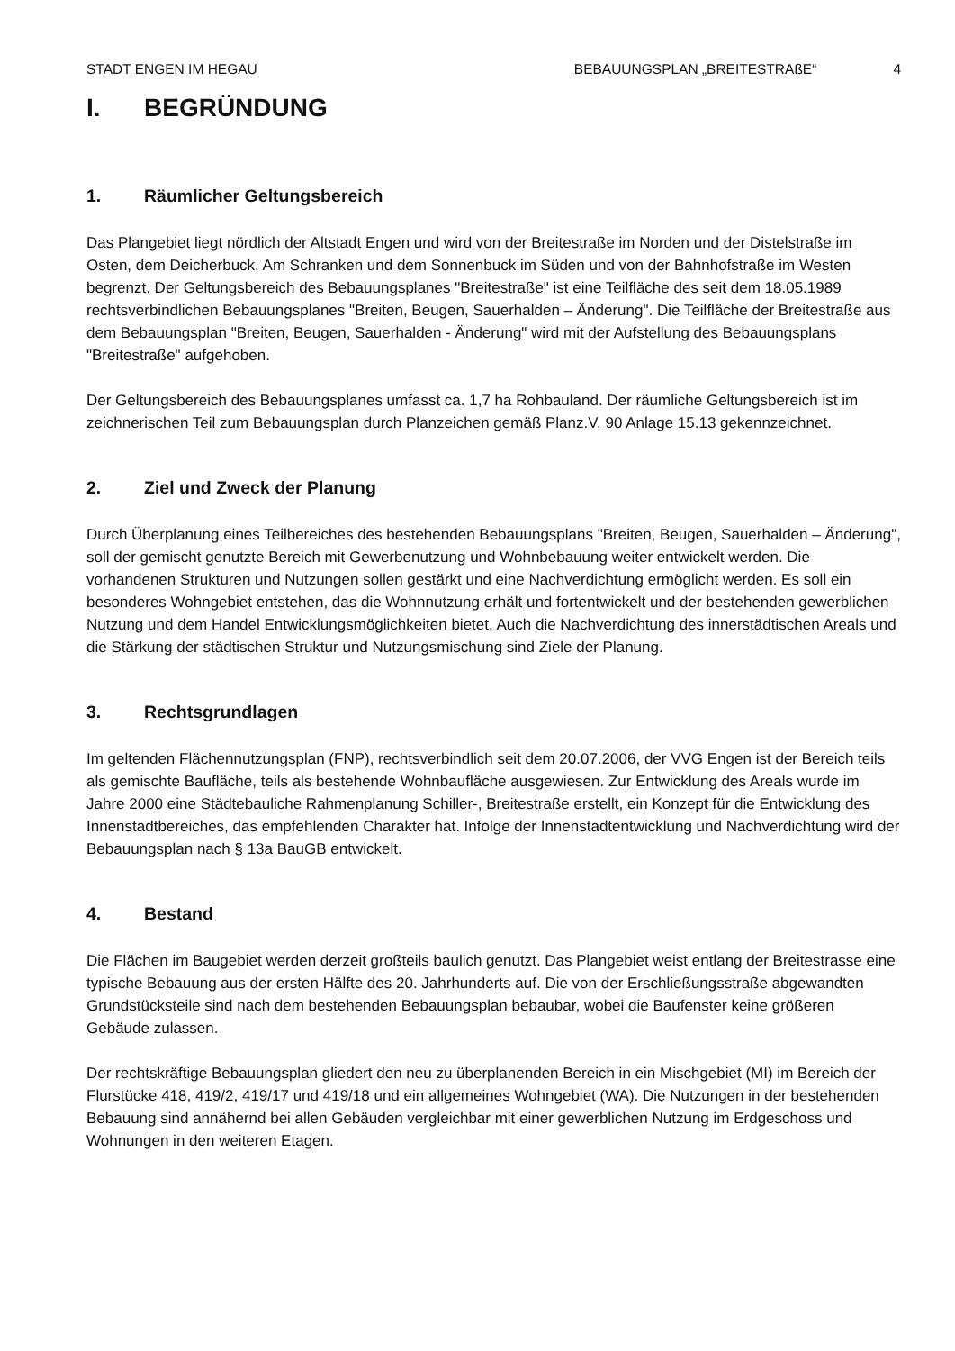STADT ENGEN IM HEGAU BEBAUUNGSPLAN „BREITESTRAßE“4
I. BEGRÜNDUNG
1. Räumlicher Geltungsbereich
Das Plangebiet liegt nördlich der Altstadt Engen und wird von der Breitestraße im Norden und der Distelstraße im Osten, dem Deicherbuck, Am Schranken und dem Sonnenbuck im Süden und von der Bahnhofstraße im Westen begrenzt. Der Geltungsbereich des Bebauungsplanes "Breitestraße" ist eine Teilfläche des seit dem 18.05.1989 rechtsverbindlichen Bebauungsplanes "Breiten, Beugen, Sauerhalden – Änderung". Die Teilfläche der Breitestraße aus dem Bebauungsplan "Breiten, Beugen, Sauerhalden - Änderung" wird mit der Aufstellung des Bebauungsplans "Breitestraße" aufgehoben.
Der Geltungsbereich des Bebauungsplanes umfasst ca. 1,7 ha Rohbauland. Der räumliche Geltungsbereich ist im zeichnerischen Teil zum Bebauungsplan durch Planzeichen gemäß Planz.V. 90 Anlage 15.13 gekennzeichnet.
2. Ziel und Zweck der Planung
Durch Überplanung eines Teilbereiches des bestehenden Bebauungsplans "Breiten, Beugen, Sauerhalden – Änderung", soll der gemischt genutzte Bereich mit Gewerbenutzung und Wohnbebauung weiter entwickelt werden. Die vorhandenen Strukturen und Nutzungen sollen gestärkt und eine Nachverdichtung ermöglicht werden. Es soll ein besonderes Wohngebiet entstehen, das die Wohnnutzung erhält und fortentwickelt und der bestehenden gewerblichen Nutzung und dem Handel Entwicklungsmöglichkeiten bietet. Auch die Nachverdichtung des innerstädtischen Areals und die Stärkung der städtischen Struktur und Nutzungsmischung sind Ziele der Planung.
3. Rechtsgrundlagen
Im geltenden Flächennutzungsplan (FNP), rechtsverbindlich seit dem 20.07.2006, der VVG Engen ist der Bereich teils als gemischte Baufläche, teils als bestehende Wohnbaufläche ausgewiesen. Zur Entwicklung des Areals wurde im Jahre 2000 eine Städtebauliche Rahmenplanung Schiller-, Breitestraße erstellt, ein Konzept für die Entwicklung des Innenstadtbereiches, das empfehlenden Charakter hat. Infolge der Innenstadtentwicklung und Nachverdichtung wird der Bebauungsplan nach § 13a BauGB entwickelt.
4. Bestand
Die Flächen im Baugebiet werden derzeit großteils baulich genutzt. Das Plangebiet weist entlang der Breitestrasse eine typische Bebauung aus der ersten Hälfte des 20. Jahrhunderts auf. Die von der Erschließungsstraße abgewandten Grundstücksteile sind nach dem bestehenden Bebauungsplan bebaubar, wobei die Baufenster keine größeren Gebäude zulassen.
Der rechtskräftige Bebauungsplan gliedert den neu zu überplanenden Bereich in ein Mischgebiet (MI) im Bereich der Flurstücke 418, 419/2, 419/17 und 419/18 und ein allgemeines Wohngebiet (WA). Die Nutzungen in der bestehenden Bebauung sind annähernd bei allen Gebäuden vergleichbar mit einer gewerblichen Nutzung im Erdgeschoss und Wohnungen in den weiteren Etagen.